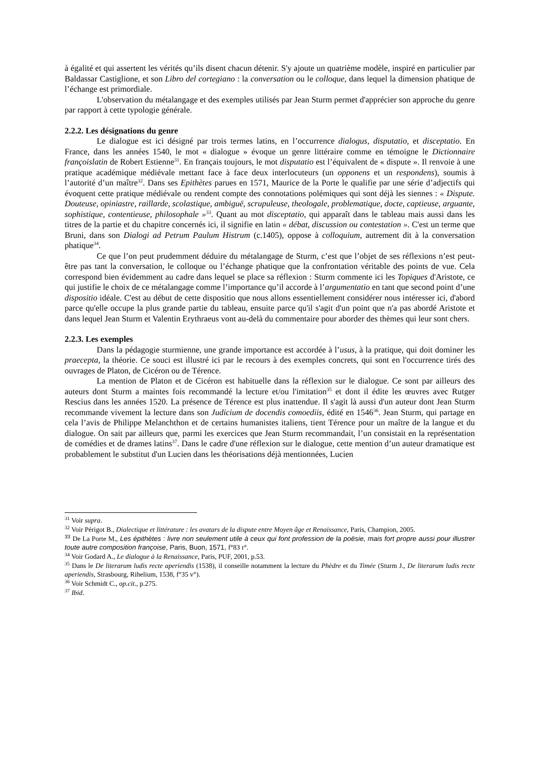à égalité et qui assertent les vérités qu’ils disent chacun détenir. S'y ajoute un quatrième modèle, inspiré en particulier par Baldassar Castiglione, et son Libro del cortegiano : la conversation ou le colloque, dans lequel la dimension phatique de l’échange est primordiale.
L'observation du métalangage et des exemples utilisés par Jean Sturm permet d'apprécier son approche du genre par rapport à cette typologie générale.
2.2.2. Les désignations du genre
Le dialogue est ici désigné par trois termes latins, en l’occurrence dialogus, disputatio, et disceptatio. En France, dans les années 1540, le mot « dialogue » évoque un genre littéraire comme en témoigne le Dictionnaire françoislatin de Robert Estienne<sup>31</sup>. En français toujours, le mot disputatio est l’équivalent de « dispute ». Il renvoie à une pratique académique médiévale mettant face à face deux interlocuteurs (un opponens et un respondens), soumis à l’autorité d’un maître<sup>32</sup>. Dans ses Epithètes parues en 1571, Maurice de la Porte le qualifie par une série d’adjectifs qui évoquent cette pratique médiévale ou rendent compte des connotations polémiques qui sont déjà les siennes : « Dispute. Douteuse, opiniastre, raillarde, scolastique, ambiguë, scrupuleuse, theologale, problematique, docte, captieuse, arguante, sophistique, contentieuse, philosophale »<sup>33</sup>. Quant au mot disceptatio, qui apparaît dans le tableau mais aussi dans les titres de la partie et du chapitre concernés ici, il signifie en latin « débat, discussion ou contestation ». C'est un terme que Bruni, dans son Dialogi ad Petrum Paulum Histrum (c.1405), oppose à colloquium, autrement dit à la conversation phatique<sup>34</sup>.
Ce que l’on peut prudemment déduire du métalangage de Sturm, c’est que l’objet de ses réflexions n’est peut-être pas tant la conversation, le colloque ou l’échange phatique que la confrontation véritable des points de vue. Cela correspond bien évidemment au cadre dans lequel se place sa réflexion : Sturm commente ici les Topiques d'Aristote, ce qui justifie le choix de ce métalangage comme l’importance qu’il accorde à l’argumentatio en tant que second point d’une dispositio idéale. C'est au début de cette dispositio que nous allons essentiellement considérer nous intéresser ici, d'abord parce qu'elle occupe la plus grande partie du tableau, ensuite parce qu'il s'agit d'un point que n'a pas abordé Aristote et dans lequel Jean Sturm et Valentin Erythraeus vont au-delà du commentaire pour aborder des thèmes qui leur sont chers.
2.2.3. Les exemples
Dans la pédagogie sturmienne, une grande importance est accordée à l’usus, à la pratique, qui doit dominer les praecepta, la théorie. Ce souci est illustré ici par le recours à des exemples concrets, qui sont en l'occurrence tirés des ouvrages de Platon, de Cicéron ou de Térence.
La mention de Platon et de Cicéron est habituelle dans la réflexion sur le dialogue. Ce sont par ailleurs des auteurs dont Sturm a maintes fois recommandé la lecture et/ou l'imitation<sup>35</sup> et dont il édite les œuvres avec Rutger Rescius dans les années 1520. La présence de Térence est plus inattendue. Il s'agit là aussi d'un auteur dont Jean Sturm recommande vivement la lecture dans son Judicium de docendis comoediis, édité en 1546<sup>36</sup>. Jean Sturm, qui partage en cela l’avis de Philippe Melanchthon et de certains humanistes italiens, tient Térence pour un maître de la langue et du dialogue. On sait par ailleurs que, parmi les exercices que Jean Sturm recommandait, l’un consistait en la représentation de comédies et de drames latins<sup>37</sup>. Dans le cadre d'une réflexion sur le dialogue, cette mention d’un auteur dramatique est probablement le substitut d'un Lucien dans les théorisations déjà mentionnées, Lucien
<sup>31</sup> Voir supra.
<sup>32</sup> Voir Périgot B., Dialectique et littérature : les avatars de la dispute entre Moyen âge et Renaissance, Paris, Champion, 2005.
<sup>33</sup> De La Porte M., Les épithètes : livre non seulement utile à ceux qui font profession de la poësie, mais fort propre aussi pour illustrer toute autre composition françoise, Paris, Buon, 1571, f°83 r°.
<sup>34</sup> Voir Godard A., Le dialogue à la Renaissance, Paris, PUF, 2001, p.53.
<sup>35</sup> Dans le De literarum ludis recte aperiendis (1538), il conseille notamment la lecture du Phèdre et du Timée (Sturm J., De literarum ludis recte aperiendis, Strasbourg, Rihelium, 1538, f°35 v°).
<sup>36</sup> Voir Schmidt C., op.cit., p.275.
<sup>37</sup> Ibid.